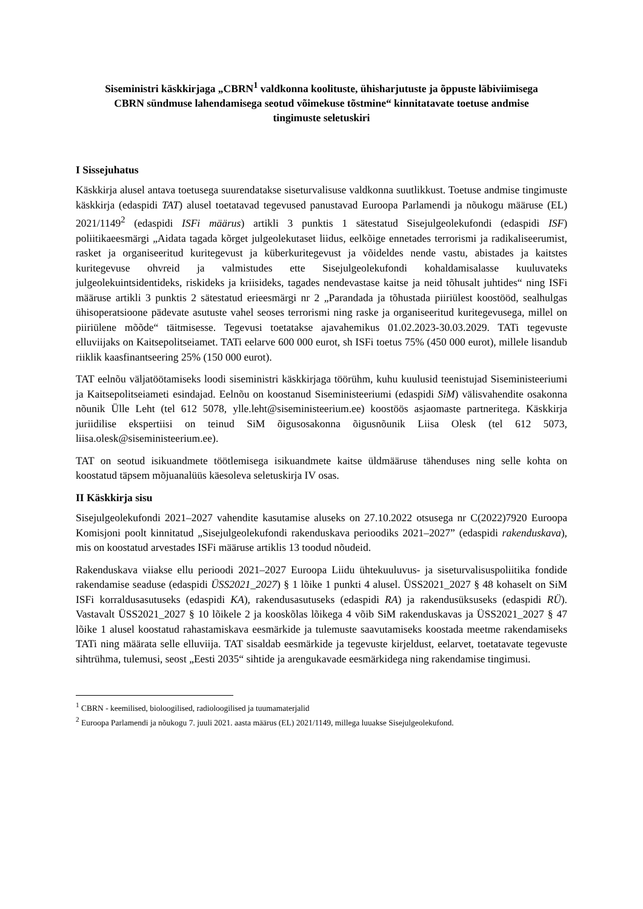Siseministri käskkirjaga „CBRN<sup>1</sup> valdkonna koolituste, ühisharjutuste ja õppuste läbiviimisega CBRN sündmuse lahendamisega seotud võimekuse tõstmine“ kinnitatavate toetuse andmise tingimuste seletuskiri
I Sissejuhatus
Käskkirja alusel antava toetusega suurendatakse siseturvalisuse valdkonna suutlikkust. Toetuse andmise tingimuste käskkirja (edaspidi TAT) alusel toetatavad tegevused panustavad Euroopa Parlamendi ja nõukogu määruse (EL) 2021/1149<sup>2</sup> (edaspidi ISFi määrus) artikli 3 punktis 1 sätestatud Sisejulgeolekufondi (edaspidi ISF) poliitikaeesmärgi „Aidata tagada kõrget julgeolekutaset liidus, eelkõige ennetades terrorismi ja radikaliseerumist, rasket ja organiseeritud kuritegevust ja küberkuritegevust ja võideldes nende vastu, abistades ja kaitstes kuritegevuse ohvreid ja valmistudes ette Sisejulgeolekufondi kohaldamisalasse kuuluvateks julgeolekuintsidentideks, riskideks ja kriisideks, tagades nendevastase kaitse ja neid tõhusalt juhtides“ ning ISFi määruse artikli 3 punktis 2 sätestatud erieesmärgi nr 2 „Parandada ja tõhustada piiriülest koostööd, sealhulgas ühisoperatsioone pädevate asutuste vahel seoses terrorismi ning raske ja organiseeritud kuritegevusega, millel on piiriülene mõõde“ täitmisesse. Tegevusi toetatakse ajavahemikus 01.02.2023-30.03.2029. TATi tegevuste elluviijaks on Kaitsepolitseiamet. TATi eelarve 600 000 eurot, sh ISFi toetus 75% (450 000 eurot), millele lisandub riiklik kaasfinantseering 25% (150 000 eurot).
TAT eelnõu väljatöötamiseks loodi siseministri käskkirjaga töörühm, kuhu kuulusid teenistujad Siseministeeriumi ja Kaitsepolitseiameti esindajad. Eelnõu on koostanud Siseministeeriumi (edaspidi SiM) välisvahendite osakonna nõunik Ülle Leht (tel 612 5078, ylle.leht@siseministeerium.ee) koostöös asjaomaste partneritega. Käskkirja juriidilise ekspertiisi on teinud SiM õigusosakonna õigusnõunik Liisa Olesk (tel 612 5073, liisa.olesk@siseministeerium.ee).
TAT on seotud isikuandmete töötlemisega isikuandmete kaitse üldmääruse tähenduses ning selle kohta on koostatud täpsem mõjuanalüüs käesoleva seletuskirja IV osas.
II Käskkirja sisu
Sisejulgeolekufondi 2021–2027 vahendite kasutamise aluseks on 27.10.2022 otsusega nr C(2022)7920 Euroopa Komisjoni poolt kinnitatud „Sisejulgeolekufondi rakenduskava perioodiks 2021–2027” (edaspidi rakenduskava), mis on koostatud arvestades ISFi määruse artiklis 13 toodud nõudeid.
Rakenduskava viiakse ellu perioodi 2021–2027 Euroopa Liidu ühtekuuluvus- ja siseturvalisuspoliitika fondide rakendamise seaduse (edaspidi ÜSS2021_2027) § 1 lõike 1 punkti 4 alusel. ÜSS2021_2027 § 48 kohaselt on SiM ISFi korraldusasutuseks (edaspidi KA), rakendusasutuseks (edaspidi RA) ja rakendusüksuseks (edaspidi RÜ). Vastavalt ÜSS2021_2027 § 10 lõikele 2 ja kooskõlas lõikega 4 võib SiM rakenduskavas ja ÜSS2021_2027 § 47 lõike 1 alusel koostatud rahastamiskava eesmärkide ja tulemuste saavutamiseks koostada meetme rakendamiseks TATi ning määrata selle elluviija. TAT sisaldab eesmärkide ja tegevuste kirjeldust, eelarvet, toetatavate tegevuste sihtrühma, tulemusi, seost „Eesti 2035“ sihtide ja arengukavade eesmärkidega ning rakendamise tingimusi.
<sup>1</sup> CBRN - keemilised, bioloogilised, radioloogilised ja tuumamaterjalid
<sup>2</sup> Euroopa Parlamendi ja nõukogu 7. juuli 2021. aasta määrus (EL) 2021/1149, millega luuakse Sisejulgeolekufond.